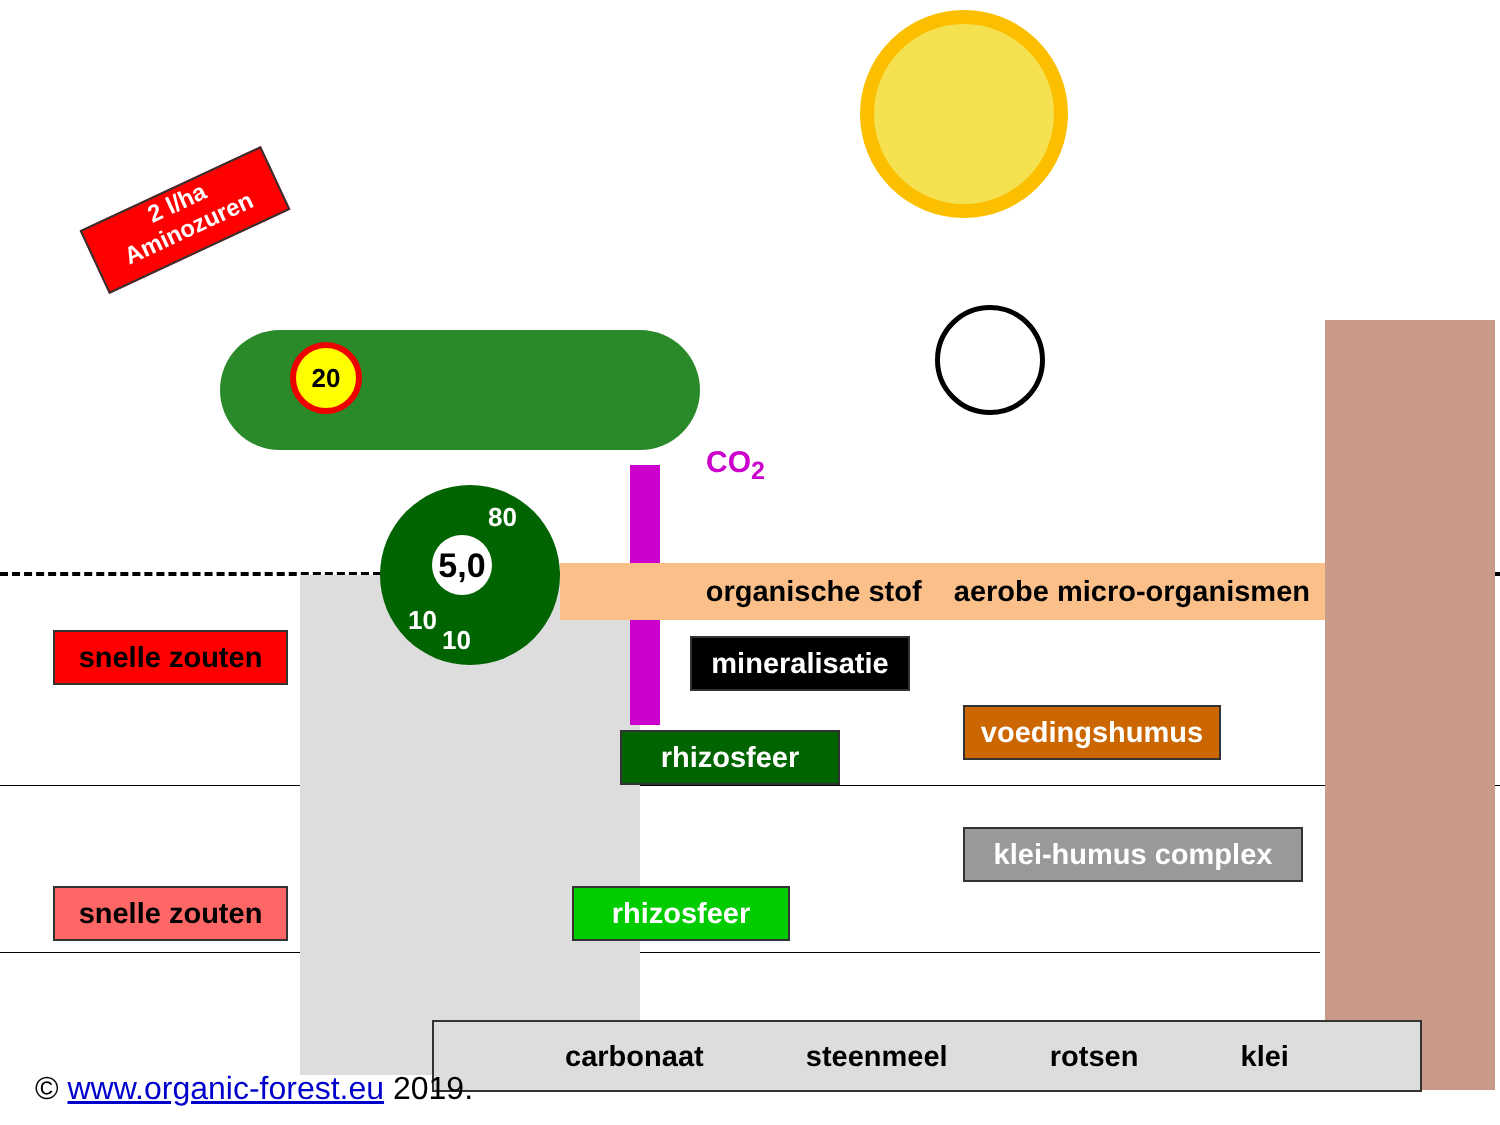2 l/ha
Aminozuren
20
CO<sub>2</sub>
5,0
80
10
10
organische stof aerobe micro-organismen
snelle zouten
mineralisatie
voedingshumus
rhizosfeer
klei-humus complex
snelle zouten rhizosfeer
carbonaat steenmeel rotsen klei
© www.organic-forest.eu 2019.